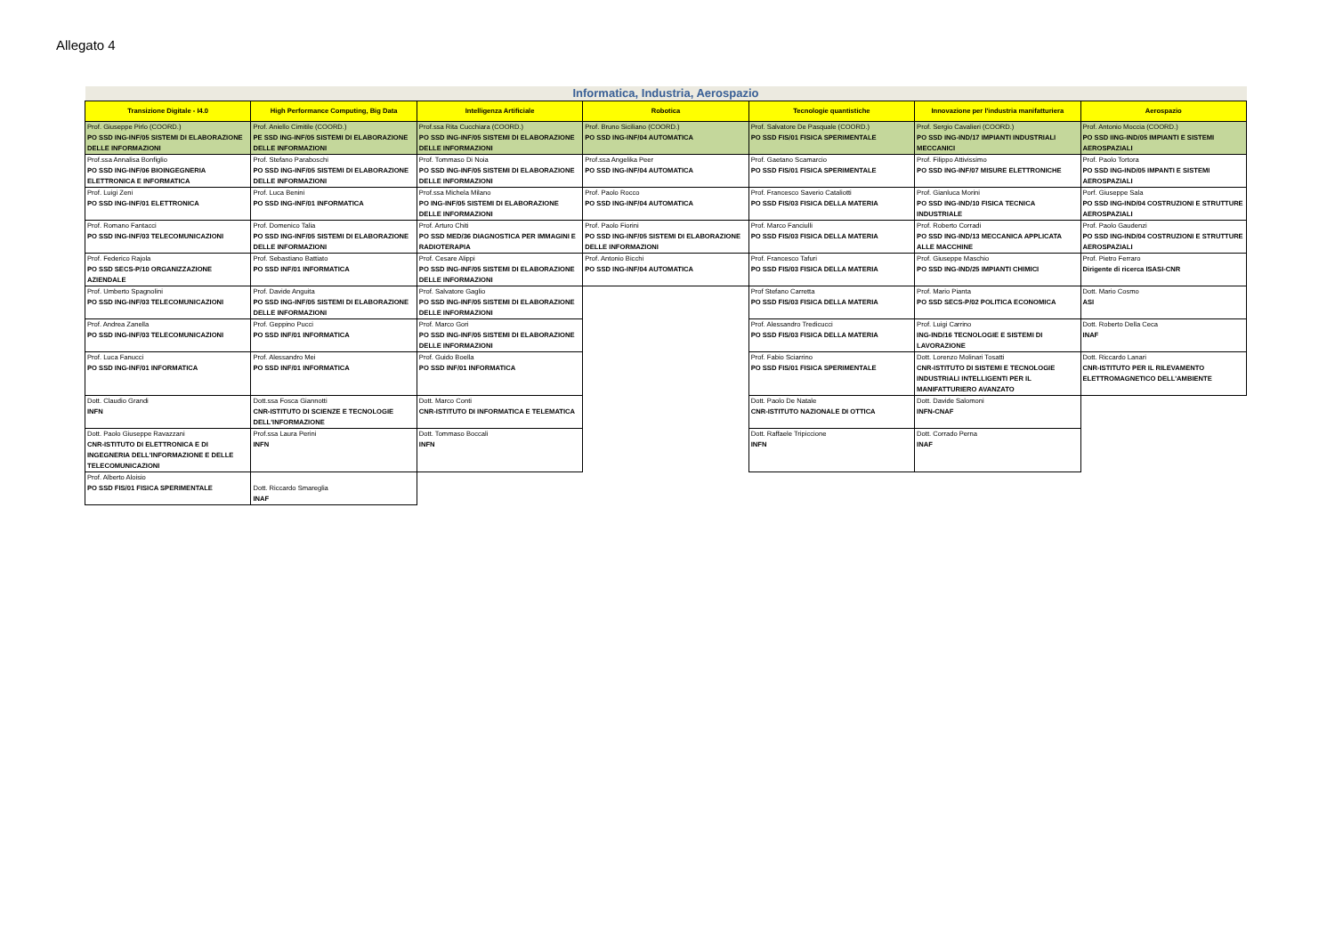Allegato 4
| Informatica, Industria, Aerospazio | | | | | | |
| --- | --- | --- | --- | --- | --- | --- |
| Transizione Digitale - I4.0 | High Performance Computing, Big Data | Intelligenza Artificiale | Robotica | Tecnologie quantistiche | Innovazione per l'industria manifatturiera | Aerospazio |
| Prof. Giuseppe Pirlo (COORD.) PO SSD ING-INF/05 SISTEMI DI ELABORAZIONE DELLE INFORMAZIONI | Prof. Aniello Cimitile (COORD.) PE SSD ING-INF/05 SISTEMI DI ELABORAZIONE DELLE INFORMAZIONI | Prof.ssa Rita Cucchiara (COORD.) PO SSD ING-INF/05 SISTEMI DI ELABORAZIONE DELLE INFORMAZIONI | Prof. Bruno Siciliano (COORD.) PO SSD ING-INF/04 AUTOMATICA | Prof. Salvatore De Pasquale (COORD.) PO SSD FIS/01 FISICA SPERIMENTALE | Prof. Sergio Cavalieri (COORD.) PO SSD ING-IND/17 IMPIANTI INDUSTRIALI MECCANICI | Prof. Antonio Moccia (COORD.) PO SSD IING-IND/05 IMPIANTI E SISTEMI AEROSPAZIALI |
| Prof.ssa Annalisa Bonfiglio PO SSD ING-INF/06 BIOINGEGNERIA ELETTRONICA E INFORMATICA | Prof. Stefano Paraboschi PO SSD ING-INF/05 SISTEMI DI ELABORAZIONE DELLE INFORMAZIONI | Prof. Tommaso Di Noia PO SSD ING-INF/05 SISTEMI DI ELABORAZIONE DELLE INFORMAZIONI | Prof.ssa Angelika Peer PO SSD ING-INF/04 AUTOMATICA | Prof. Gaetano Scamarcio PO SSD FIS/01 FISICA SPERIMENTALE | Prof. Filippo Attivissimo PO SSD ING-INF/07 MISURE ELETTRONICHE | Prof. Paolo Tortora PO SSD ING-IND/05 IMPANTI E SISTEMI AEROSPAZIALI |
| Prof. Luigi Zeni PO SSD ING-INF/01 ELETTRONICA | Prof. Luca Benini PO SSD ING-INF/01 INFORMATICA | Prof.ssa Michela Milano PO ING-INF/05 SISTEMI DI ELABORAZIONE DELLE INFORMAZIONI | Prof. Paolo Rocco PO SSD ING-INF/04 AUTOMATICA | Prof. Francesco Saverio Cataliotti PO SSD FIS/03 FISICA DELLA MATERIA | Prof. Gianluca Morini PO SSD ING-IND/10 FISICA TECNICA INDUSTRIALE | Porf. Giuseppe Sala PO SSD ING-IND/04 COSTRUZIONI E STRUTTURE AEROSPAZIALI |
| Prof. Romano Fantacci PO SSD ING-INF/03 TELECOMUNICAZIONI | Prof. Domenico Talia PO SSD ING-INF/05 SISTEMI DI ELABORAZIONE DELLE INFORMAZIONI | Prof. Arturo Chiti PO SSD MED/36 DIAGNOSTICA PER IMMAGINI E RADIOTERAPIA | Prof. Paolo Fiorini PO SSD ING-INF/05 SISTEMI DI ELABORAZIONE DELLE INFORMAZIONI | Prof. Marco Fanciulli PO SSD FIS/03 FISICA DELLA MATERIA | Prof. Roberto Corradi PO SSD ING-IND/13 MECCANICA APPLICATA ALLE MACCHINE | Prof. Paolo Gaudenzi PO SSD ING-IND/04 COSTRUZIONI E STRUTTURE AEROSPAZIALI |
| Prof. Federico Rajola PO SSD SECS-P/10 ORGANIZZAZIONE AZIENDALE | Prof. Sebastiano Battiato PO SSD INF/01 INFORMATICA | Prof. Cesare Alippi PO SSD ING-INF/05 SISTEMI DI ELABORAZIONE DELLE INFORMAZIONI | Prof. Antonio Bicchi PO SSD ING-INF/04 AUTOMATICA | Prof. Francesco Tafuri PO SSD FIS/03 FISICA DELLA MATERIA | Prof. Giuseppe Maschio PO SSD ING-IND/25 IMPIANTI CHIMICI | Prof. Pietro Ferraro Dirigente di ricerca ISASI-CNR |
| Prof. Umberto Spagnolini PO SSD ING-INF/03 TELECOMUNICAZIONI | Prof. Davide Anguita PO SSD ING-INF/05 SISTEMI DI ELABORAZIONE DELLE INFORMAZIONI | Prof. Salvatore Gaglio PO SSD ING-INF/05 SISTEMI DI ELABORAZIONE DELLE INFORMAZIONI | | Prof Stefano Carretta PO SSD FIS/03 FISICA DELLA MATERIA | Prof. Mario Pianta PO SSD SECS-P/02 POLITICA ECONOMICA | Dott. Mario Cosmo ASI |
| Prof. Andrea Zanella PO SSD ING-INF/03 TELECOMUNICAZIONI | Prof. Geppino Pucci PO SSD INF/01 INFORMATICA | Prof. Marco Gori PO SSD ING-INF/05 SISTEMI DI ELABORAZIONE DELLE INFORMAZIONI | | Prof. Alessandro Tredicucci PO SSD FIS/03 FISICA DELLA MATERIA | Prof. Luigi Carrino ING-IND/16 TECNOLOGIE E SISTEMI DI LAVORAZIONE | Dott. Roberto Della Ceca INAF |
| Prof. Luca Fanucci PO SSD ING-INF/01 INFORMATICA | Prof. Alessandro Mei PO SSD INF/01 INFORMATICA | Prof. Guido Boella PO SSD INF/01 INFORMATICA | | Prof. Fabio Sciarrino PO SSD FIS/01 FISICA SPERIMENTALE | Dott. Lorenzo Molinari Tosatti CNR-ISTITUTO DI SISTEMI E TECNOLOGIE INDUSTRIALI INTELLIGENTI PER IL MANIFATTURIERO AVANZATO | Dott. Riccardo Lanari CNR-ISTITUTO PER IL RILEVAMENTO ELETTROMAGNETICO DELL'AMBIENTE |
| Dott. Claudio Grandi INFN | Dott.ssa Fosca Giannotti CNR-ISTITUTO DI SCIENZE E TECNOLOGIE DELL'INFORMAZIONE | Dott. Marco Conti CNR-ISTITUTO DI INFORMATICA E TELEMATICA | | Dott. Paolo De Natale CNR-ISTITUTO NAZIONALE DI OTTICA | Dott. Davide Salomoni INFN-CNAF | |
| Dott. Paolo Giuseppe Ravazzani CNR-ISTITUTO DI ELETTRONICA E DI INGEGNERIA DELL'INFORMAZIONE E DELLE TELECOMUNICAZIONI | Prof.ssa Laura Perini INFN | Dott. Tommaso Boccali INFN | | Dott. Raffaele Tripiccione INFN | Dott. Corrado Perna INAF | |
| Prof. Alberto Aloisio PO SSD FIS/01 FISICA SPERIMENTALE | Dott. Riccardo Smareglia INAF | | | | | |